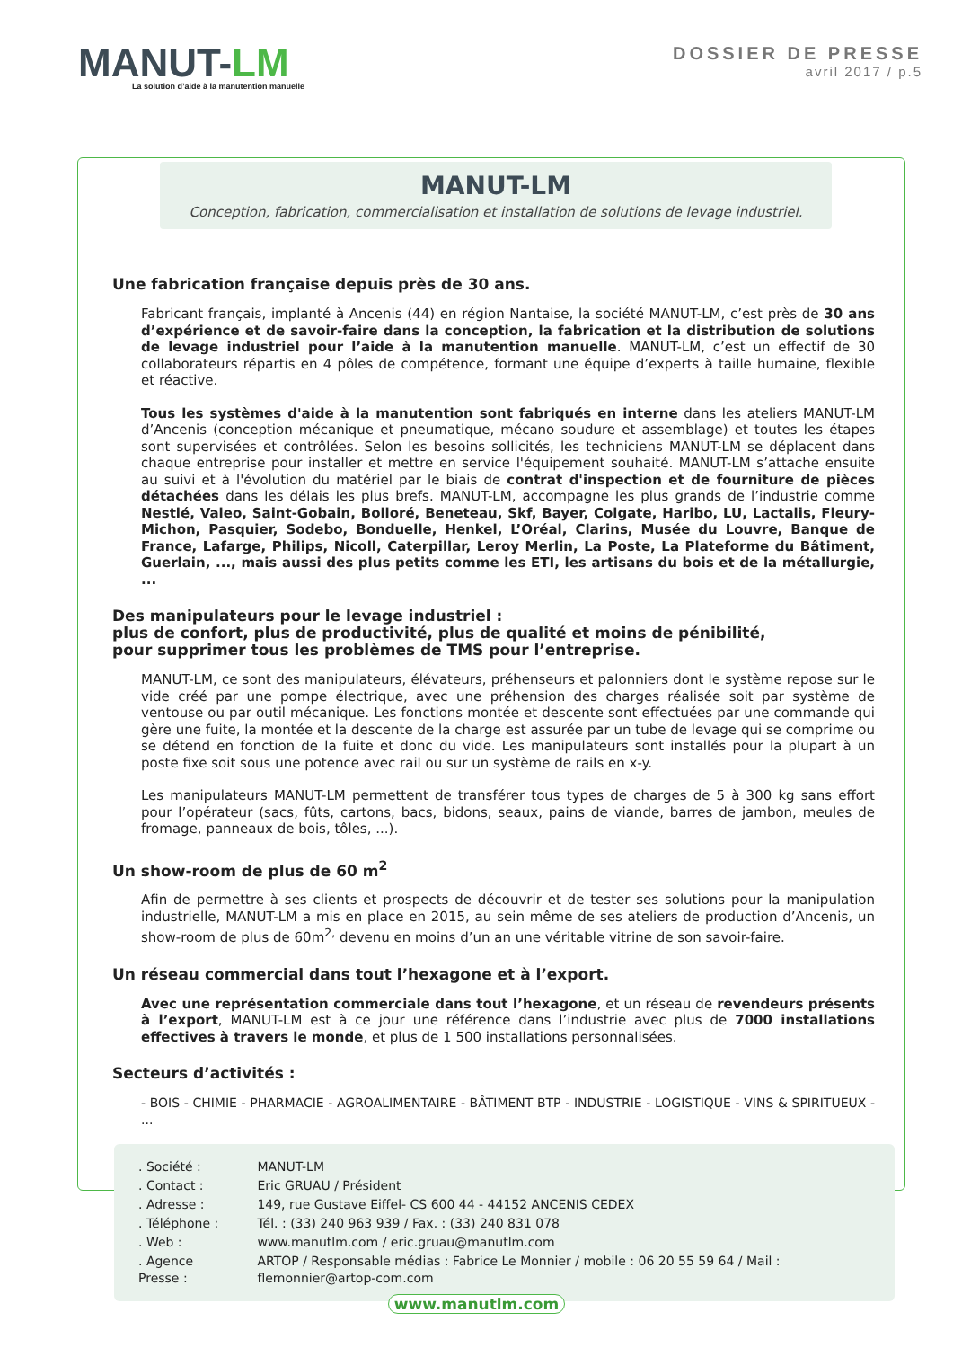MANUT-LM
La solution d’aide à la manutention manuelle
DOSSIER DE PRESSE
avril 2017 / p.5
MANUT-LM
Conception, fabrication, commercialisation et installation de solutions de levage industriel.
Une fabrication française depuis près de 30 ans.
Fabricant français, implanté à Ancenis (44) en région Nantaise, la société MANUT-LM, c’est près de 30 ans d’expérience et de savoir-faire dans la conception, la fabrication et la distribution de solutions de levage industriel pour l’aide à la manutention manuelle. MANUT-LM, c’est un effectif de 30 collaborateurs répartis en 4 pôles de compétence, formant une équipe d’experts à taille humaine, flexible et réactive.
Tous les systèmes d'aide à la manutention sont fabriqués en interne dans les ateliers MANUT-LM d’Ancenis (conception mécanique et pneumatique, mécano soudure et assemblage) et toutes les étapes sont supervisées et contrôlées. Selon les besoins sollicités, les techniciens MANUT-LM se déplacent dans chaque entreprise pour installer et mettre en service l'équipement souhaité. MANUT-LM s’attache ensuite au suivi et à l'évolution du matériel par le biais de contrat d'inspection et de fourniture de pièces détachées dans les délais les plus brefs. MANUT-LM, accompagne les plus grands de l’industrie comme Nestlé, Valeo, Saint-Gobain, Bolloré, Beneteau, Skf, Bayer, Colgate, Haribo, LU, Lactalis, Fleury-Michon, Pasquier, Sodebo, Bonduelle, Henkel, L’Oréal, Clarins, Musée du Louvre, Banque de France, Lafarge, Philips, Nicoll, Caterpillar, Leroy Merlin, La Poste, La Plateforme du Bâtiment, Guerlain, ..., mais aussi des plus petits comme les ETI, les artisans du bois et de la métallurgie, ...
Des manipulateurs pour le levage industriel :
plus de confort, plus de productivité, plus de qualité et moins de pénibilité,
pour supprimer tous les problèmes de TMS pour l’entreprise.
MANUT-LM, ce sont des manipulateurs, élévateurs, préhenseurs et palonniers dont le système repose sur le vide créé par une pompe électrique, avec une préhension des charges réalisée soit par système de ventouse ou par outil mécanique. Les fonctions montée et descente sont effectuées par une commande qui gère une fuite, la montée et la descente de la charge est assurée par un tube de levage qui se comprime ou se détend en fonction de la fuite et donc du vide. Les manipulateurs sont installés pour la plupart à un poste fixe soit sous une potence avec rail ou sur un système de rails en x-y.
Les manipulateurs MANUT-LM permettent de transférer tous types de charges de 5 à 300 kg sans effort pour l’opérateur (sacs, fûts, cartons, bacs, bidons, seaux, pains de viande, barres de jambon, meules de fromage, panneaux de bois, tôles, ...).
Un show-room de plus de 60 m<sup>2</sup>
Afin de permettre à ses clients et prospects de découvrir et de tester ses solutions pour la manipulation industrielle, MANUT-LM a mis en place en 2015, au sein même de ses ateliers de production d’Ancenis, un show-room de plus de 60m<sup>2,</sup> devenu en moins d’un an une véritable vitrine de son savoir-faire.
Un réseau commercial dans tout l’hexagone et à l’export.
Avec une représentation commerciale dans tout l’hexagone, et un réseau de revendeurs présents à l’export, MANUT-LM est à ce jour une référence dans l’industrie avec plus de 7000 installations effectives à travers le monde, et plus de 1 500 installations personnalisées.
Secteurs d’activités :
- BOIS - CHIMIE - PHARMACIE - AGROALIMENTAIRE - BÂTIMENT BTP - INDUSTRIE - LOGISTIQUE - VINS & SPIRITUEUX - ...
| . Société : | MANUT-LM |
| . Contact : | Eric GRUAU / Président |
| . Adresse : | 149, rue Gustave Eiffel- CS 600 44 - 44152 ANCENIS CEDEX |
| . Téléphone : | Tél. : (33) 240 963 939 / Fax. : (33) 240 831 078 |
| . Web : | www.manutlm.com / eric.gruau@manutlm.com |
| . Agence Presse : | ARTOP / Responsable médias : Fabrice Le Monnier / mobile : 06 20 55 59 64 / Mail : flemonnier@artop-com.com |
www.manutlm.com